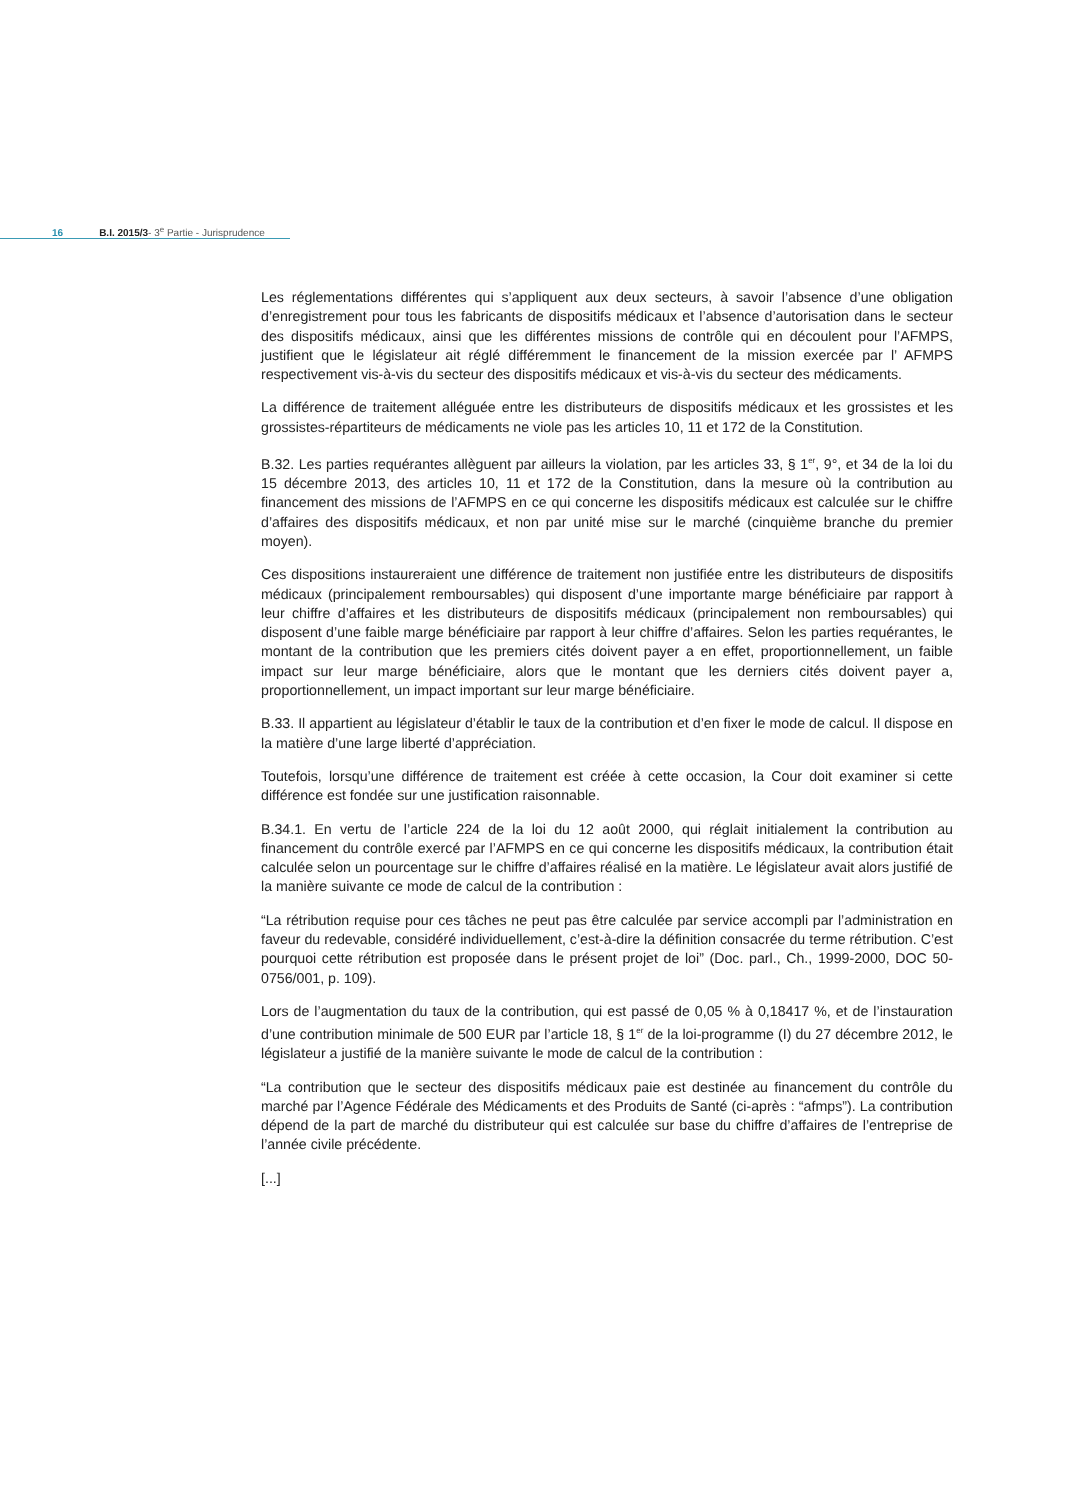16 B.I. 2015/3- 3<sup>e</sup> Partie - Jurisprudence
Les réglementations différentes qui s’appliquent aux deux secteurs, à savoir l’absence d’une obligation d’enregistrement pour tous les fabricants de dispositifs médicaux et l’absence d’autorisation dans le secteur des dispositifs médicaux, ainsi que les différentes missions de contrôle qui en découlent pour l’AFMPS, justifient que le législateur ait réglé différemment le financement de la mission exercée par l’ AFMPS respectivement vis-à-vis du secteur des dispositifs médicaux et vis-à-vis du secteur des médicaments.
La différence de traitement alléguée entre les distributeurs de dispositifs médicaux et les grossistes et les grossistes-répartiteurs de médicaments ne viole pas les articles 10, 11 et 172 de la Constitution.
B.32. Les parties requérantes allèguent par ailleurs la violation, par les articles 33, § 1<sup>er</sup>, 9°, et 34 de la loi du 15 décembre 2013, des articles 10, 11 et 172 de la Constitution, dans la mesure où la contribution au financement des missions de l’AFMPS en ce qui concerne les dispositifs médicaux est calculée sur le chiffre d’affaires des dispositifs médicaux, et non par unité mise sur le marché (cinquième branche du premier moyen).
Ces dispositions instaureraient une différence de traitement non justifiée entre les distributeurs de dispositifs médicaux (principalement remboursables) qui disposent d’une importante marge bénéficiaire par rapport à leur chiffre d’affaires et les distributeurs de dispositifs médicaux (principalement non remboursables) qui disposent d’une faible marge bénéficiaire par rapport à leur chiffre d’affaires. Selon les parties requérantes, le montant de la contribution que les premiers cités doivent payer a en effet, proportionnellement, un faible impact sur leur marge bénéficiaire, alors que le montant que les derniers cités doivent payer a, proportionnellement, un impact important sur leur marge bénéficiaire.
B.33. Il appartient au législateur d’établir le taux de la contribution et d’en fixer le mode de calcul. Il dispose en la matière d’une large liberté d’appréciation.
Toutefois, lorsqu’une différence de traitement est créée à cette occasion, la Cour doit examiner si cette différence est fondée sur une justification raisonnable.
B.34.1. En vertu de l’article 224 de la loi du 12 août 2000, qui réglait initialement la contribution au financement du contrôle exercé par l’AFMPS en ce qui concerne les dispositifs médicaux, la contribution était calculée selon un pourcentage sur le chiffre d’affaires réalisé en la matière. Le législateur avait alors justifié de la manière suivante ce mode de calcul de la contribution :
“La rétribution requise pour ces tâches ne peut pas être calculée par service accompli par l’administration en faveur du redevable, considéré individuellement, c’est-à-dire la définition consacrée du terme rétribution. C’est pourquoi cette rétribution est proposée dans le présent projet de loi” (Doc. parl., Ch., 1999-2000, DOC 50-0756/001, p. 109).
Lors de l’augmentation du taux de la contribution, qui est passé de 0,05 % à 0,18417 %, et de l’instauration d’une contribution minimale de 500 EUR par l’article 18, § 1<sup>er</sup> de la loi-programme (I) du 27 décembre 2012, le législateur a justifié de la manière suivante le mode de calcul de la contribution :
“La contribution que le secteur des dispositifs médicaux paie est destinée au financement du contrôle du marché par l’Agence Fédérale des Médicaments et des Produits de Santé (ci-après : “afmps”). La contribution dépend de la part de marché du distributeur qui est calculée sur base du chiffre d’affaires de l’entreprise de l’année civile précédente.
[...]